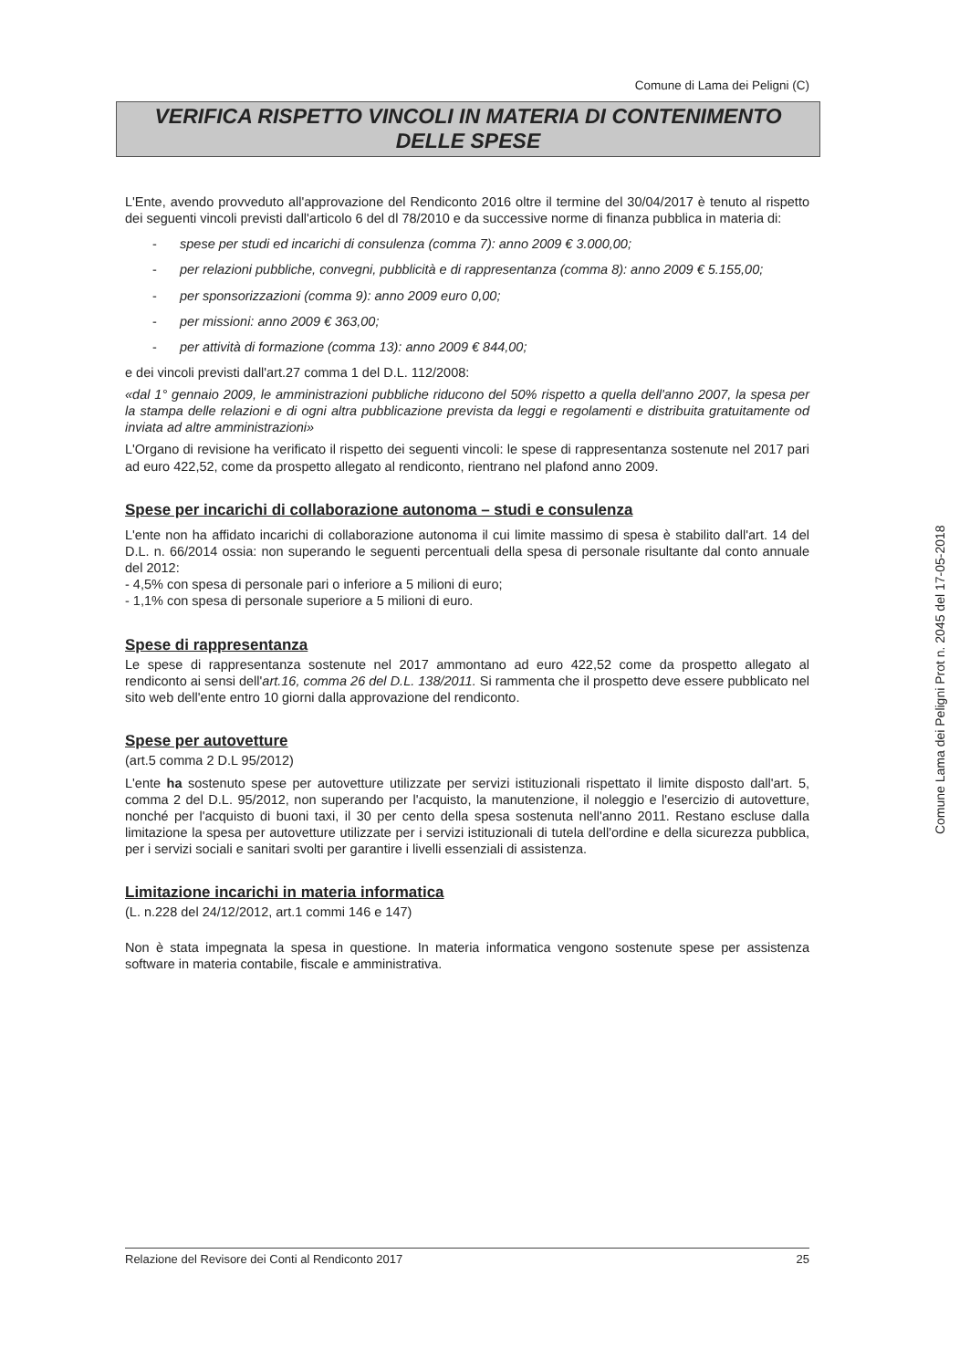Comune di Lama dei Peligni (C)
VERIFICA RISPETTO VINCOLI IN MATERIA DI CONTENIMENTO
DELLE SPESE
L'Ente, avendo provveduto all'approvazione del Rendiconto 2016 oltre il termine del 30/04/2017 è tenuto al rispetto dei seguenti vincoli previsti dall'articolo 6 del dl 78/2010 e da successive norme di finanza pubblica in materia di:
- spese per studi ed incarichi di consulenza (comma 7): anno 2009 € 3.000,00;
- per relazioni pubbliche, convegni, pubblicità e di rappresentanza (comma 8): anno 2009 € 5.155,00;
- per sponsorizzazioni (comma 9): anno 2009 euro 0,00;
- per missioni: anno 2009 € 363,00;
- per attività di formazione (comma 13): anno 2009 € 844,00;
e dei vincoli previsti dall'art.27 comma 1 del D.L. 112/2008:
«dal 1° gennaio 2009, le amministrazioni pubbliche riducono del 50% rispetto a quella dell'anno 2007, la spesa per la stampa delle relazioni e di ogni altra pubblicazione prevista da leggi e regolamenti e distribuita gratuitamente od inviata ad altre amministrazioni»
L'Organo di revisione ha verificato il rispetto dei seguenti vincoli: le spese di rappresentanza sostenute nel 2017 pari ad euro 422,52, come da prospetto allegato al rendiconto, rientrano nel plafond anno 2009.
Spese per incarichi di collaborazione autonoma – studi e consulenza
L'ente non ha affidato incarichi di collaborazione autonoma il cui limite massimo di spesa è stabilito dall'art. 14 del D.L. n. 66/2014 ossia: non superando le seguenti percentuali della spesa di personale risultante dal conto annuale del 2012:
- 4,5% con spesa di personale pari o inferiore a 5 milioni di euro;
- 1,1% con spesa di personale superiore a 5 milioni di euro.
Spese di rappresentanza
Le spese di rappresentanza sostenute nel 2017 ammontano ad euro 422,52 come da prospetto allegato al rendiconto ai sensi dell'art.16, comma 26 del D.L. 138/2011. Si rammenta che il prospetto deve essere pubblicato nel sito web dell'ente entro 10 giorni dalla approvazione del rendiconto.
Spese per autovetture
(art.5 comma 2 D.L 95/2012)
L'ente ha sostenuto spese per autovetture utilizzate per servizi istituzionali rispettato il limite disposto dall'art. 5, comma 2 del D.L. 95/2012, non superando per l'acquisto, la manutenzione, il noleggio e l'esercizio di autovetture, nonché per l'acquisto di buoni taxi, il 30 per cento della spesa sostenuta nell'anno 2011. Restano escluse dalla limitazione la spesa per autovetture utilizzate per i servizi istituzionali di tutela dell'ordine e della sicurezza pubblica, per i servizi sociali e sanitari svolti per garantire i livelli essenziali di assistenza.
Limitazione incarichi in materia informatica
(L. n.228 del 24/12/2012, art.1 commi 146 e 147)
Non è stata impegnata la spesa in questione. In materia informatica vengono sostenute spese per assistenza software in materia contabile, fiscale e amministrativa.
Comune Lama dei Peligni Prot n. 2045 del 17-05-2018
Relazione del Revisore dei Conti al Rendiconto 2017 25